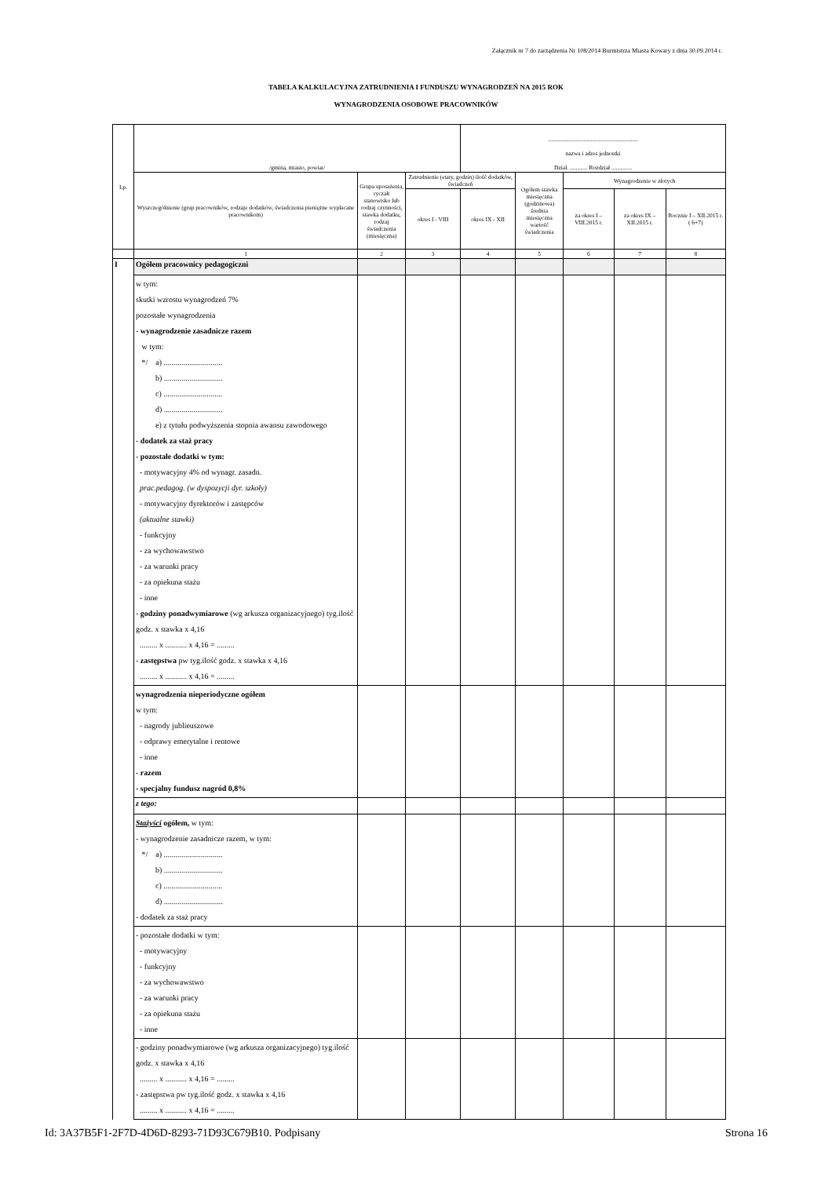Załącznik nr 7 do zarządzenia Nr 108/2014 Burmistrza Miasta Kowary z dnia 30.09.2014 r.
TABELA KALKULACYJNA ZATRUDNIENIA I FUNDUSZU WYNAGRODZEŃ NA 2015 ROK
WYNAGRODZENIA OSOBOWE PRACOWNIKÓW
| Lp. | /gmina, miasto, powiat/ | | | ............................................................. nazwa i adres jednostki Dział. ............ Rozdział .............. | | | | |
| --- | --- | --- | --- | --- | --- | --- | --- | --- |
| | Wyszczególnienie (grup pracowników, rodzaje dodatków, świadczenia pieniężne wypłacane pracownikom) | Grupa uposażenia, ryczałt stanowisko lub rodzaj czynności, stawka dodatku, rodzaj świadczenia (miesięczna) | Zatrudnienie (etaty, godzin) ilość dodatków, świadczeń | | Ogółem stawka miesięczna (godzinowa) średnia miesięczna wartość świadczenia | Wynagrodzenie w złotych | | |
| | | | okres I - VIII | okres IX - XII | | za okres I – VIII.2015 r. | za okres IX – XII.2015 r. | Rocznie I – XII.2015 r. ( 6+7) |
| | 1 | 2 | 3 | 4 | 5 | 6 | 7 | 8 |
| I | Ogółem pracownicy pedagogiczni | | | | | | | |
| | w tym: skutki wzrostu wynagrodzeń 7% pozostałe wynagrodzenia - wynagrodzenie zasadnicze razem w tym: */ a) .............................. b) .............................. c) .............................. d) .............................. e) z tytułu podwyższenia stopnia awansu zawodowego - dodatek za staż pracy - pozostałe dodatki w tym: - motywacyjny 4% od wynagr. zasadn. prac.pedagog. (w dyspozycji dyr. szkoły) - motywacyjny dyrektorów i zastępców (aktualne stawki) - funkcyjny - za wychowawstwo - za warunki pracy - za opiekuna stażu - inne - godziny ponadwymiarowe (wg arkusza organizacyjnego) tyg.ilość godz. x stawka x 4,16 ......... x ........... x 4,16 = ......... - zastępstwa pw tyg.ilość godz. x stawka x 4,16 ......... x ........... x 4,16 = ......... | | | | | | | |
| | wynagrodzenia nieperiodyczne ogółem w tym: - nagrody jublieuszowe - odprawy emerytalne i rentowe - inne - razem - specjalny fundusz nagród 0,8% | | | | | | | |
| | z tego: | | | | | | | |
| | Stażyści ogółem, w tym: - wynagrodzenie zasadnicze razem, w tym: */ a) .............................. b) .............................. c) .............................. d) .............................. - dodatek za staż pracy | | | | | | | |
| | - pozostałe dodatki w tym: - motywacyjny - funkcyjny - za wychowawstwo - za warunki pracy - za opiekuna stażu - inne | | | | | | | |
| | - godziny ponadwymiarowe (wg arkusza organizacyjnego) tyg.ilość godz. x stawka x 4,16 ......... x ........... x 4,16 = ......... - zastępstwa pw tyg.ilość godz. x stawka x 4,16 ......... x ........... x 4,16 = ......... | | | | | | | |
Id: 3A37B5F1-2F7D-4D6D-8293-71D93C679B10. Podpisany
Strona 16